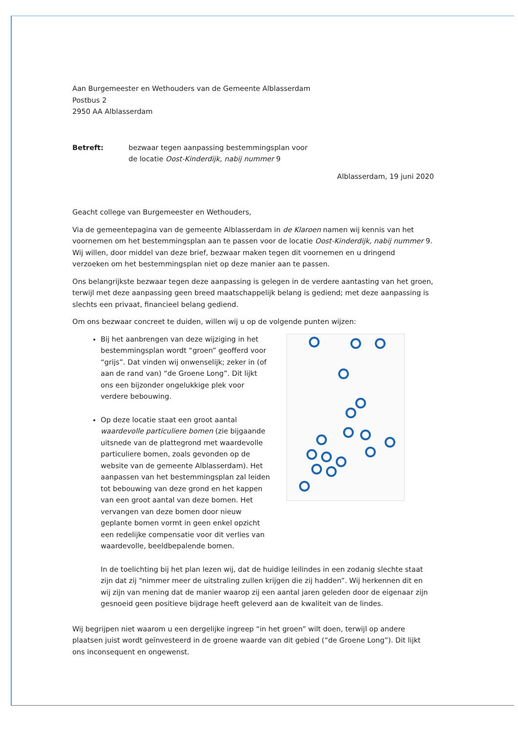Aan Burgemeester en Wethouders van de Gemeente Alblasserdam
Postbus 2
2950 AA Alblasserdam
Betreft: bezwaar tegen aanpassing bestemmingsplan voor
de locatie Oost-Kinderdijk, nabij nummer 9
Alblasserdam, 19 juni 2020
Geacht college van Burgemeester en Wethouders,
Via de gemeentepagina van de gemeente Alblasserdam in de Klaroen namen wij kennis van het voornemen om het bestemmingsplan aan te passen voor de locatie Oost-Kinderdijk, nabij nummer 9. Wij willen, door middel van deze brief, bezwaar maken tegen dit voornemen en u dringend verzoeken om het bestemmingsplan niet op deze manier aan te passen.
Ons belangrijkste bezwaar tegen deze aanpassing is gelegen in de verdere aantasting van het groen, terwijl met deze aanpassing geen breed maatschappelijk belang is gediend; met deze aanpassing is slechts een privaat, financieel belang gediend.
Om ons bezwaar concreet te duiden, willen wij u op de volgende punten wijzen:
Bij het aanbrengen van deze wijziging in het bestemmingsplan wordt “groen” geofferd voor “grijs”. Dat vinden wij onwenselijk; zeker in (of aan de rand van) “de Groene Long”. Dit lijkt ons een bijzonder ongelukkige plek voor verdere bebouwing.
Op deze locatie staat een groot aantal waardevolle particuliere bomen (zie bijgaande uitsnede van de plattegrond met waardevolle particuliere bomen, zoals gevonden op de website van de gemeente Alblasserdam). Het aanpassen van het bestemmingsplan zal leiden tot bebouwing van deze grond en het kappen van een groot aantal van deze bomen. Het vervangen van deze bomen door nieuw geplante bomen vormt in geen enkel opzicht een redelijke compensatie voor dit verlies van waardevolle, beeldbepalende bomen.
In de toelichting bij het plan lezen wij, dat de huidige leilindes in een zodanig slechte staat zijn dat zij “nimmer meer de uitstraling zullen krijgen die zij hadden”. Wij herkennen dit en wij zijn van mening dat de manier waarop zij een aantal jaren geleden door de eigenaar zijn gesnoeid geen positieve bijdrage heeft geleverd aan de kwaliteit van de lindes.
Wij begrijpen niet waarom u een dergelijke ingreep “in het groen” wilt doen, terwijl op andere plaatsen juist wordt geïnvesteerd in de groene waarde van dit gebied (“de Groene Long”). Dit lijkt ons inconsequent en ongewenst.